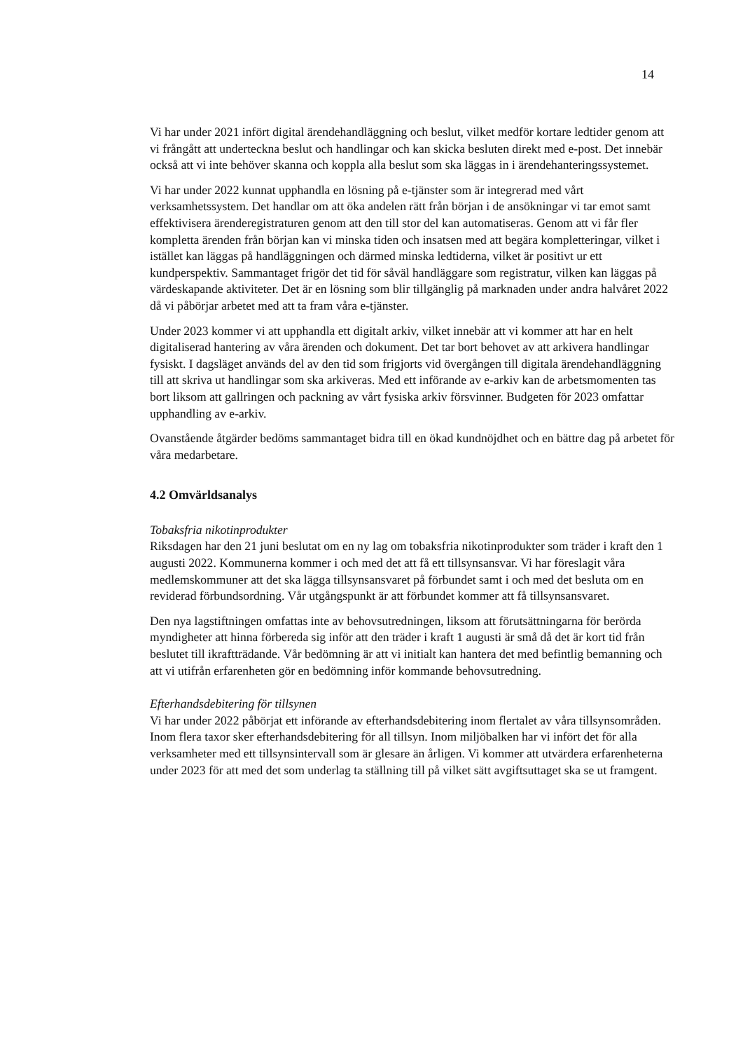14
Vi har under 2021 infört digital ärendehandläggning och beslut, vilket medför kortare ledtider genom att vi frångått att underteckna beslut och handlingar och kan skicka besluten direkt med e-post. Det innebär också att vi inte behöver skanna och koppla alla beslut som ska läggas in i ärendehanteringssystemet.
Vi har under 2022 kunnat upphandla en lösning på e-tjänster som är integrerad med vårt verksamhetssystem. Det handlar om att öka andelen rätt från början i de ansökningar vi tar emot samt effektivisera ärenderegistraturen genom att den till stor del kan automatiseras. Genom att vi får fler kompletta ärenden från början kan vi minska tiden och insatsen med att begära kompletteringar, vilket i istället kan läggas på handläggningen och därmed minska ledtiderna, vilket är positivt ur ett kundperspektiv. Sammantaget frigör det tid för såväl handläggare som registratur, vilken kan läggas på värdeskapande aktiviteter. Det är en lösning som blir tillgänglig på marknaden under andra halvåret 2022 då vi påbörjar arbetet med att ta fram våra e-tjänster.
Under 2023 kommer vi att upphandla ett digitalt arkiv, vilket innebär att vi kommer att har en helt digitaliserad hantering av våra ärenden och dokument. Det tar bort behovet av att arkivera handlingar fysiskt. I dagsläget används del av den tid som frigjorts vid övergången till digitala ärendehandläggning till att skriva ut handlingar som ska arkiveras. Med ett införande av e-arkiv kan de arbetsmomenten tas bort liksom att gallringen och packning av vårt fysiska arkiv försvinner. Budgeten för 2023 omfattar upphandling av e-arkiv.
Ovanstående åtgärder bedöms sammantaget bidra till en ökad kundnöjdhet och en bättre dag på arbetet för våra medarbetare.
4.2 Omvärldsanalys
Tobaksfria nikotinprodukter
Riksdagen har den 21 juni beslutat om en ny lag om tobaksfria nikotinprodukter som träder i kraft den 1 augusti 2022. Kommunerna kommer i och med det att få ett tillsynsansvar. Vi har föreslagit våra medlemskommuner att det ska lägga tillsynsansvaret på förbundet samt i och med det besluta om en reviderad förbundsordning. Vår utgångspunkt är att förbundet kommer att få tillsynsansvaret.
Den nya lagstiftningen omfattas inte av behovsutredningen, liksom att förutsättningarna för berörda myndigheter att hinna förbereda sig inför att den träder i kraft 1 augusti är små då det är kort tid från beslutet till ikraftträdande. Vår bedömning är att vi initialt kan hantera det med befintlig bemanning och att vi utifrån erfarenheten gör en bedömning inför kommande behovsutredning.
Efterhandsdebitering för tillsynen
Vi har under 2022 påbörjat ett införande av efterhandsdebitering inom flertalet av våra tillsynsområden. Inom flera taxor sker efterhandsdebitering för all tillsyn. Inom miljöbalken har vi infört det för alla verksamheter med ett tillsynsintervall som är glesare än årligen. Vi kommer att utvärdera erfarenheterna under 2023 för att med det som underlag ta ställning till på vilket sätt avgiftsuttaget ska se ut framgent.